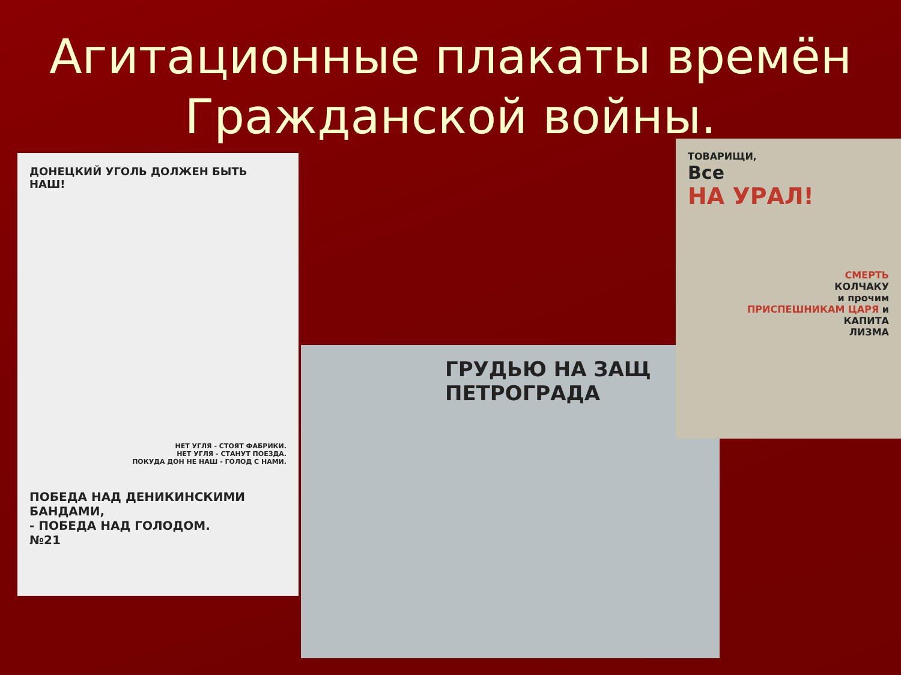Агитационные плакаты времён
Гражданской войны.
ДОНЕЦКИЙ УГОЛЬ ДОЛЖЕН БЫТЬ НАШ!
НЕТ УГЛЯ - СТОЯТ ФАБРИКИ.
НЕТ УГЛЯ - СТАНУТ ПОЕЗДА.
ПОКУДА ДОН НЕ НАШ - ГОЛОД С НАМИ.
ПОБЕДА НАД ДЕНИКИНСКИМИ БАНДАМИ,
- ПОБЕДА НАД ГОЛОДОМ.
№21
ГРУДЬЮ НА ЗАЩ
ПЕТРОГРАДА
ТОВАРИЩИ,
Все
НА УРАЛ!
СМЕРТЬ
КОЛЧАКУ
и прочим
ПРИСПЕШНИКАМ ЦАРЯ и
КАПИТА
ЛИЗМА